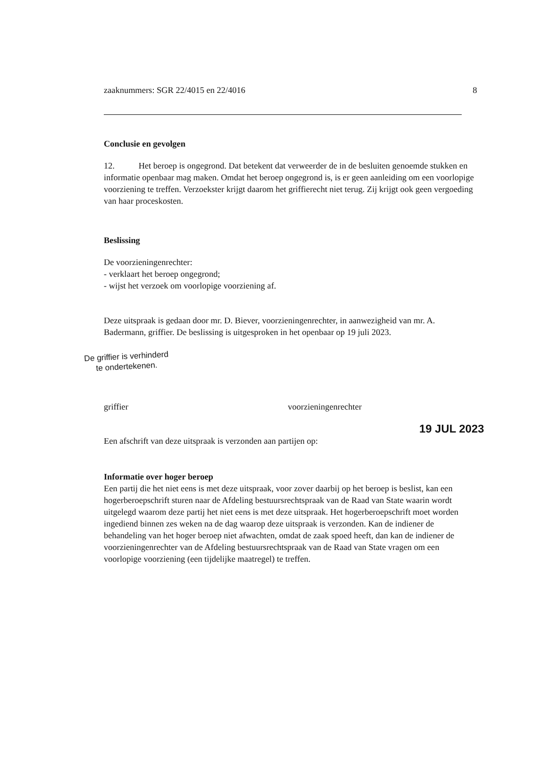zaaknummers: SGR 22/4015 en 22/4016 8
Conclusie en gevolgen
12. Het beroep is ongegrond. Dat betekent dat verweerder de in de besluiten genoemde stukken en informatie openbaar mag maken. Omdat het beroep ongegrond is, is er geen aanleiding om een voorlopige voorziening te treffen. Verzoekster krijgt daarom het griffierecht niet terug. Zij krijgt ook geen vergoeding van haar proceskosten.
Beslissing
De voorzieningenrechter:
- verklaart het beroep ongegrond;
- wijst het verzoek om voorlopige voorziening af.
Deze uitspraak is gedaan door mr. D. Biever, voorzieningenrechter, in aanwezigheid van mr. A. Badermann, griffier. De beslissing is uitgesproken in het openbaar op 19 juli 2023.
De griffier is verhinderd
te ondertekenen.
griffier voorzieningenrechter
19 JUL 2023
Een afschrift van deze uitspraak is verzonden aan partijen op:
Informatie over hoger beroep
Een partij die het niet eens is met deze uitspraak, voor zover daarbij op het beroep is beslist, kan een hogerberoepschrift sturen naar de Afdeling bestuursrechtspraak van de Raad van State waarin wordt uitgelegd waarom deze partij het niet eens is met deze uitspraak. Het hogerberoepschrift moet worden ingediend binnen zes weken na de dag waarop deze uitspraak is verzonden. Kan de indiener de behandeling van het hoger beroep niet afwachten, omdat de zaak spoed heeft, dan kan de indiener de voorzieningenrechter van de Afdeling bestuursrechtspraak van de Raad van State vragen om een voorlopige voorziening (een tijdelijke maatregel) te treffen.